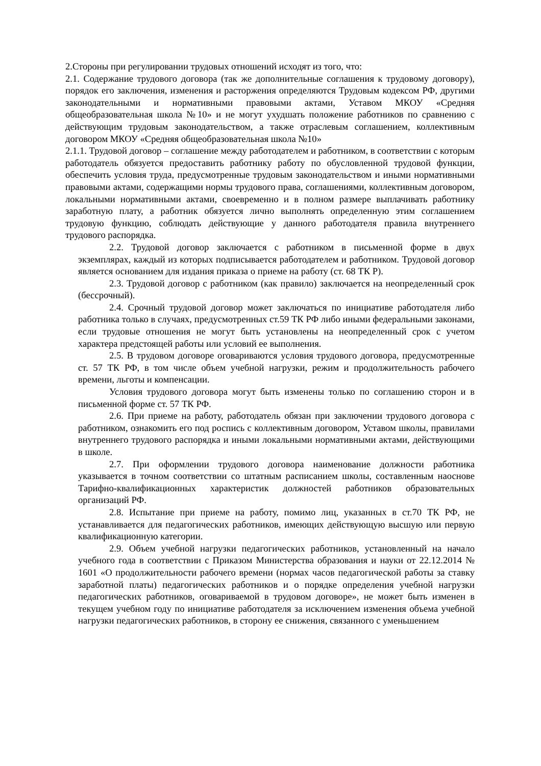2.Стороны при регулировании трудовых отношений исходят из того, что:
2.1. Содержание трудового договора (так же дополнительные соглашения к трудовому договору), порядок его заключения, изменения и расторжения определяются Трудовым кодексом РФ, другими законодательными и нормативными правовыми актами, Уставом МКОУ «Средняя общеобразовательная школа №10» и не могут ухудшать положение работников по сравнению с действующим трудовым законодательством, а также отраслевым соглашением, коллективным договором МКОУ «Средняя общеобразовательная школа №10»
2.1.1. Трудовой договор – соглашение между работодателем и работником, в соответствии с которым работодатель обязуется предоставить работнику работу по обусловленной трудовой функции, обеспечить условия труда, предусмотренные трудовым законодательством и иными нормативными правовыми актами, содержащими нормы трудового права, соглашениями, коллективным договором, локальными нормативными актами, своевременно и в полном размере выплачивать работнику заработную плату, а работник обязуется лично выполнять определенную этим соглашением трудовую функцию, соблюдать действующие у данного работодателя правила внутреннего трудового распорядка.
2.2. Трудовой договор заключается с работником в письменной форме в двух экземплярах, каждый из которых подписывается работодателем и работником. Трудовой договор является основанием для издания приказа о приеме на работу (ст. 68 ТК Р).
2.3. Трудовой договор с работником (как правило) заключается на неопределенный срок (бессрочный).
2.4. Срочный трудовой договор может заключаться по инициативе работодателя либо работника только в случаях, предусмотренных ст.59 ТК РФ либо иными федеральными законами, если трудовые отношения не могут быть установлены на неопределенный срок с учетом характера предстоящей работы или условий ее выполнения.
2.5. В трудовом договоре оговариваются условия трудового договора, предусмотренные ст. 57 ТК РФ, в том числе объем учебной нагрузки, режим и продолжительность рабочего времени, льготы и компенсации.
Условия трудового договора могут быть изменены только по соглашению сторон и в письменной форме ст. 57 ТК РФ.
2.6. При приеме на работу, работодатель обязан при заключении трудового договора с работником, ознакомить его под роспись с коллективным договором, Уставом школы, правилами внутреннего трудового распорядка и иными локальными нормативными актами, действующими в школе.
2.7. При оформлении трудового договора наименование должности работника указывается в точном соответствии со штатным расписанием школы, составленным наоснове Тарифно-квалификационных характеристик должностей работников образовательных организаций РФ.
2.8. Испытание при приеме на работу, помимо лиц, указанных в ст.70 ТК РФ, не устанавливается для педагогических работников, имеющих действующую высшую или первую квалификационную категории.
2.9. Объем учебной нагрузки педагогических работников, установленный на начало учебного года в соответствии с Приказом Министерства образования и науки от 22.12.2014 № 1601 «О продолжительности рабочего времени (нормах часов педагогической работы за ставку заработной платы) педагогических работников и о порядке определения учебной нагрузки педагогических работников, оговариваемой в трудовом договоре», не может быть изменен в текущем учебном году по инициативе работодателя за исключением изменения объема учебной нагрузки педагогических работников, в сторону ее снижения, связанного с уменьшением